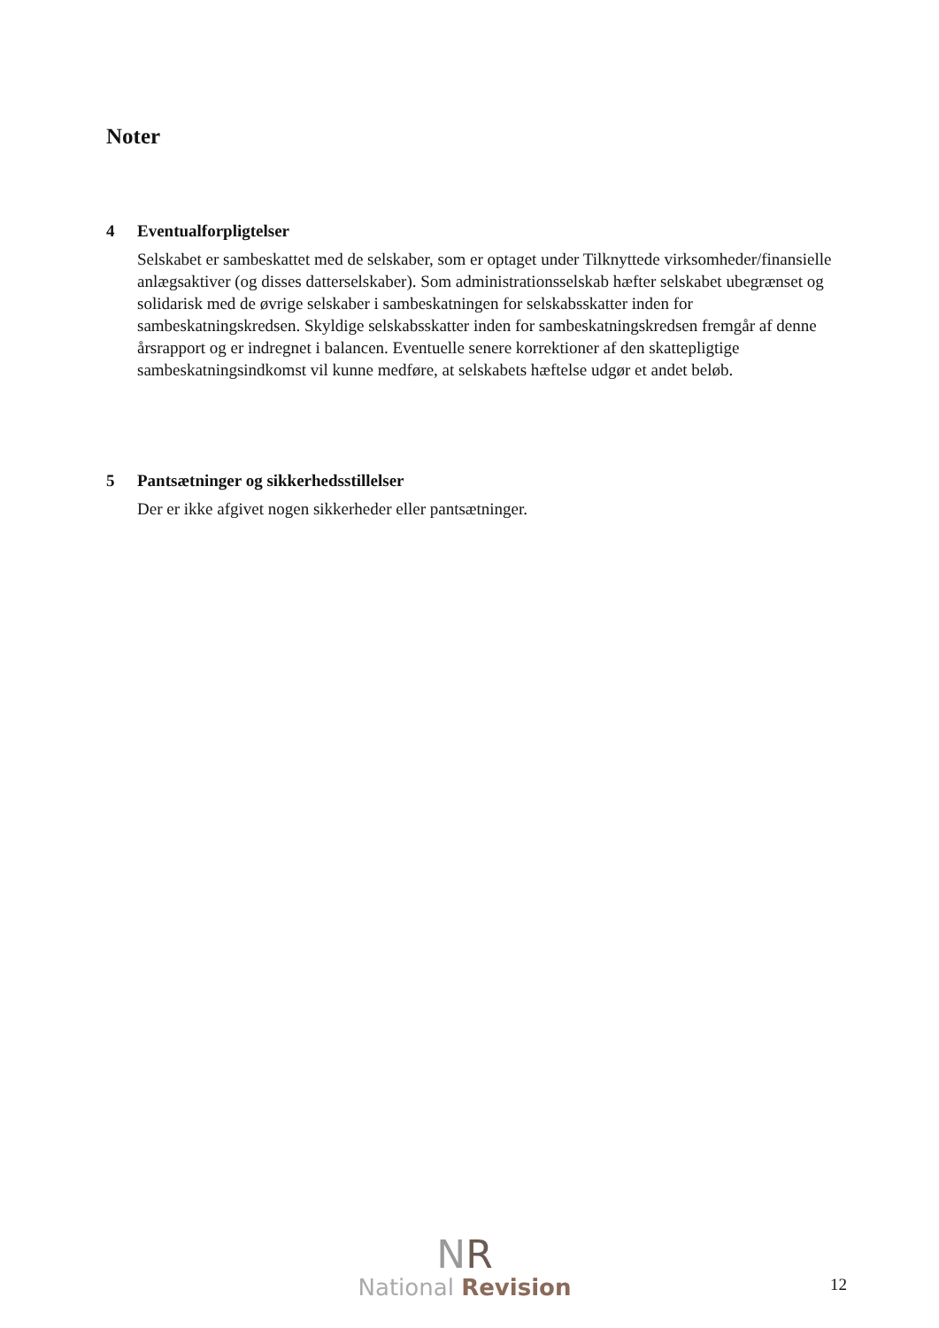Noter
4 Eventualforpligtelser
Selskabet er sambeskattet med de selskaber, som er optaget under Tilknyttede virksomheder/finansielle anlægsaktiver (og disses datterselskaber). Som administrationsselskab hæfter selskabet ubegrænset og solidarisk med de øvrige selskaber i sambeskatningen for selskabsskatter inden for sambeskatningskredsen. Skyldige selskabsskatter inden for sambeskatningskredsen fremgår af denne årsrapport og er indregnet i balancen. Eventuelle senere korrektioner af den skattepligtige sambeskatningsindkomst vil kunne medføre, at selskabets hæftelse udgør et andet beløb.
5 Pantsætninger og sikkerhedsstillelser
Der er ikke afgivet nogen sikkerheder eller pantsætninger.
NR
National Revision
12